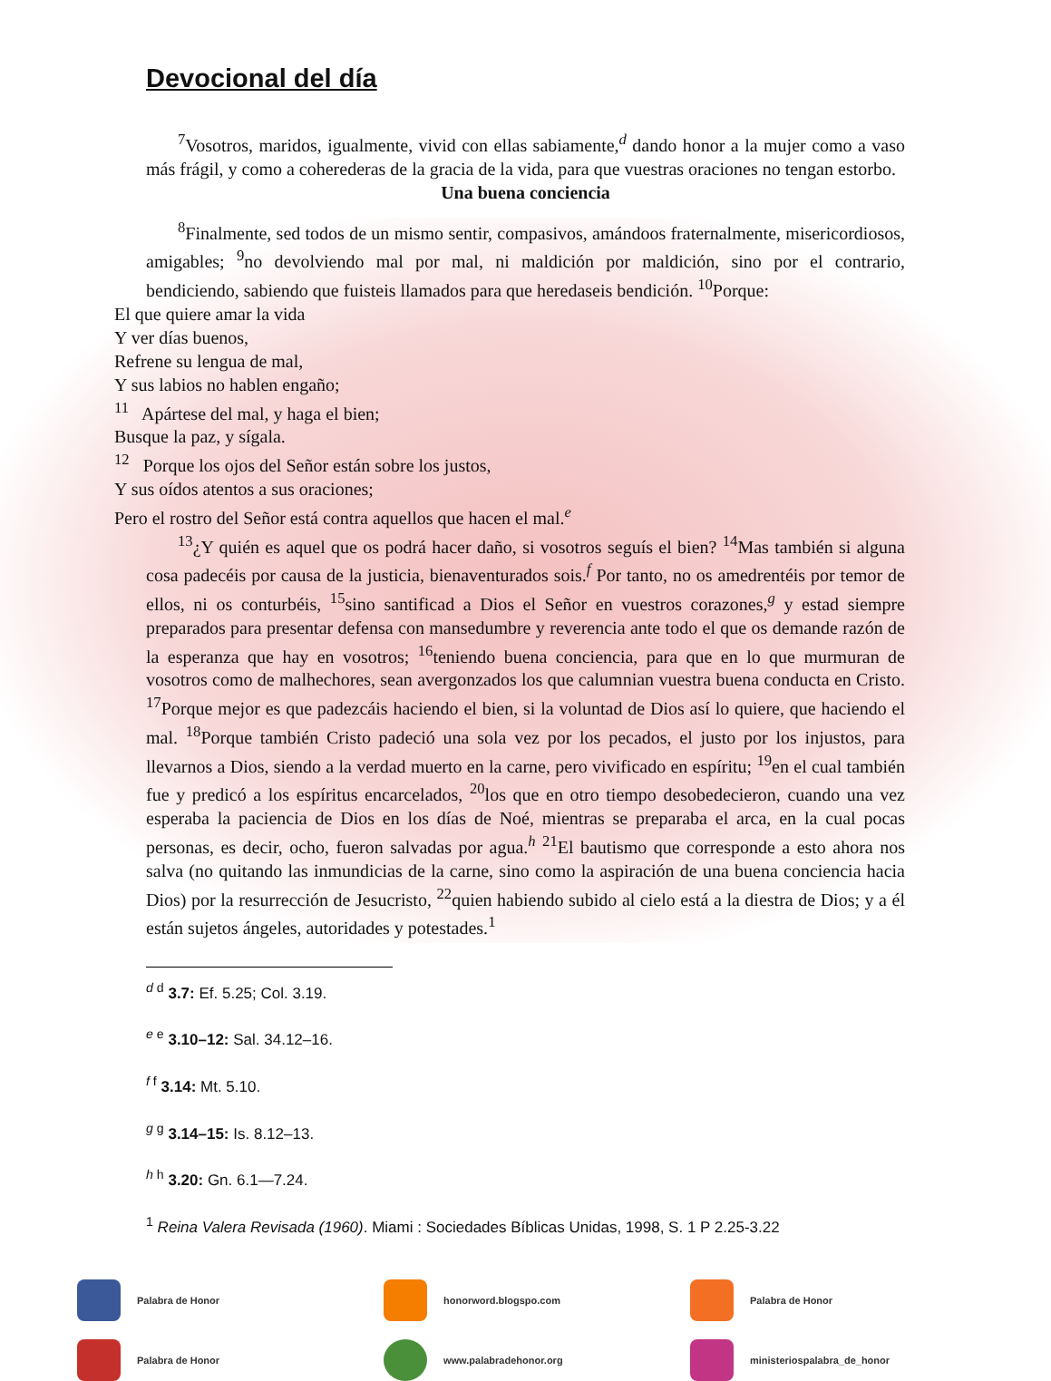Devocional del día
<sup>7</sup> Vosotros, maridos, igualmente, vivid con ellas sabiamente,<sup>d</sup> dando honor a la mujer como a vaso más frágil, y como a coherederas de la gracia de la vida, para que vuestras oraciones no tengan estorbo.
Una buena conciencia
<sup>8</sup> Finalmente, sed todos de un mismo sentir, compasivos, amándoos fraternalmente, misericordiosos, amigables; <sup>9</sup>no devolviendo mal por mal, ni maldición por maldición, sino por el contrario, bendiciendo, sabiendo que fuisteis llamados para que heredaseis bendición. <sup>10</sup>Porque:
El que quiere amar la vida
Y ver días buenos,
Refrene su lengua de mal,
Y sus labios no hablen engaño;
<sup>11</sup> Apártese del mal, y haga el bien;
Busque la paz, y sígala.
<sup>12</sup> Porque los ojos del Señor están sobre los justos,
Y sus oídos atentos a sus oraciones;
Pero el rostro del Señor está contra aquellos que hacen el mal.<sup>e</sup>
<sup>13</sup>¿Y quién es aquel que os podrá hacer daño, si vosotros seguís el bien? <sup>14</sup>Mas también si alguna cosa padecéis por causa de la justicia, bienaventurados sois.<sup>f</sup> Por tanto, no os amedrentéis por temor de ellos, ni os conturbéis, <sup>15</sup>sino santificad a Dios el Señor en vuestros corazones,<sup>g</sup> y estad siempre preparados para presentar defensa con mansedumbre y reverencia ante todo el que os demande razón de la esperanza que hay en vosotros; <sup>16</sup>teniendo buena conciencia, para que en lo que murmuran de vosotros como de malhechores, sean avergonzados los que calumnian vuestra buena conducta en Cristo. <sup>17</sup>Porque mejor es que padezcáis haciendo el bien, si la voluntad de Dios así lo quiere, que haciendo el mal. <sup>18</sup>Porque también Cristo padeció una sola vez por los pecados, el justo por los injustos, para llevarnos a Dios, siendo a la verdad muerto en la carne, pero vivificado en espíritu; <sup>19</sup>en el cual también fue y predicó a los espíritus encarcelados, <sup>20</sup>los que en otro tiempo desobedecieron, cuando una vez esperaba la paciencia de Dios en los días de Noé, mientras se preparaba el arca, en la cual pocas personas, es decir, ocho, fueron salvadas por agua.<sup>h</sup> <sup>21</sup>El bautismo que corresponde a esto ahora nos salva (no quitando las inmundicias de la carne, sino como la aspiración de una buena conciencia hacia Dios) por la resurrección de Jesucristo, <sup>22</sup>quien habiendo subido al cielo está a la diestra de Dios; y a él están sujetos ángeles, autoridades y potestades.<sup>1</sup>
<sup>d d</sup> 3.7: Ef. 5.25; Col. 3.19.
<sup>e e</sup> 3.10–12: Sal. 34.12–16.
<sup>f f</sup> 3.14: Mt. 5.10.
<sup>g g</sup> 3.14–15: Is. 8.12–13.
<sup>h h</sup> 3.20: Gn. 6.1—7.24.
<sup>1</sup> Reina Valera Revisada (1960). Miami : Sociedades Bíblicas Unidas, 1998, S. 1 P 2.25-3.22
Palabra de Honor
honorword.blogspo.com
Palabra de Honor
Palabra de Honor
www.palabradehonor.org
ministeriospalabra_de_honor